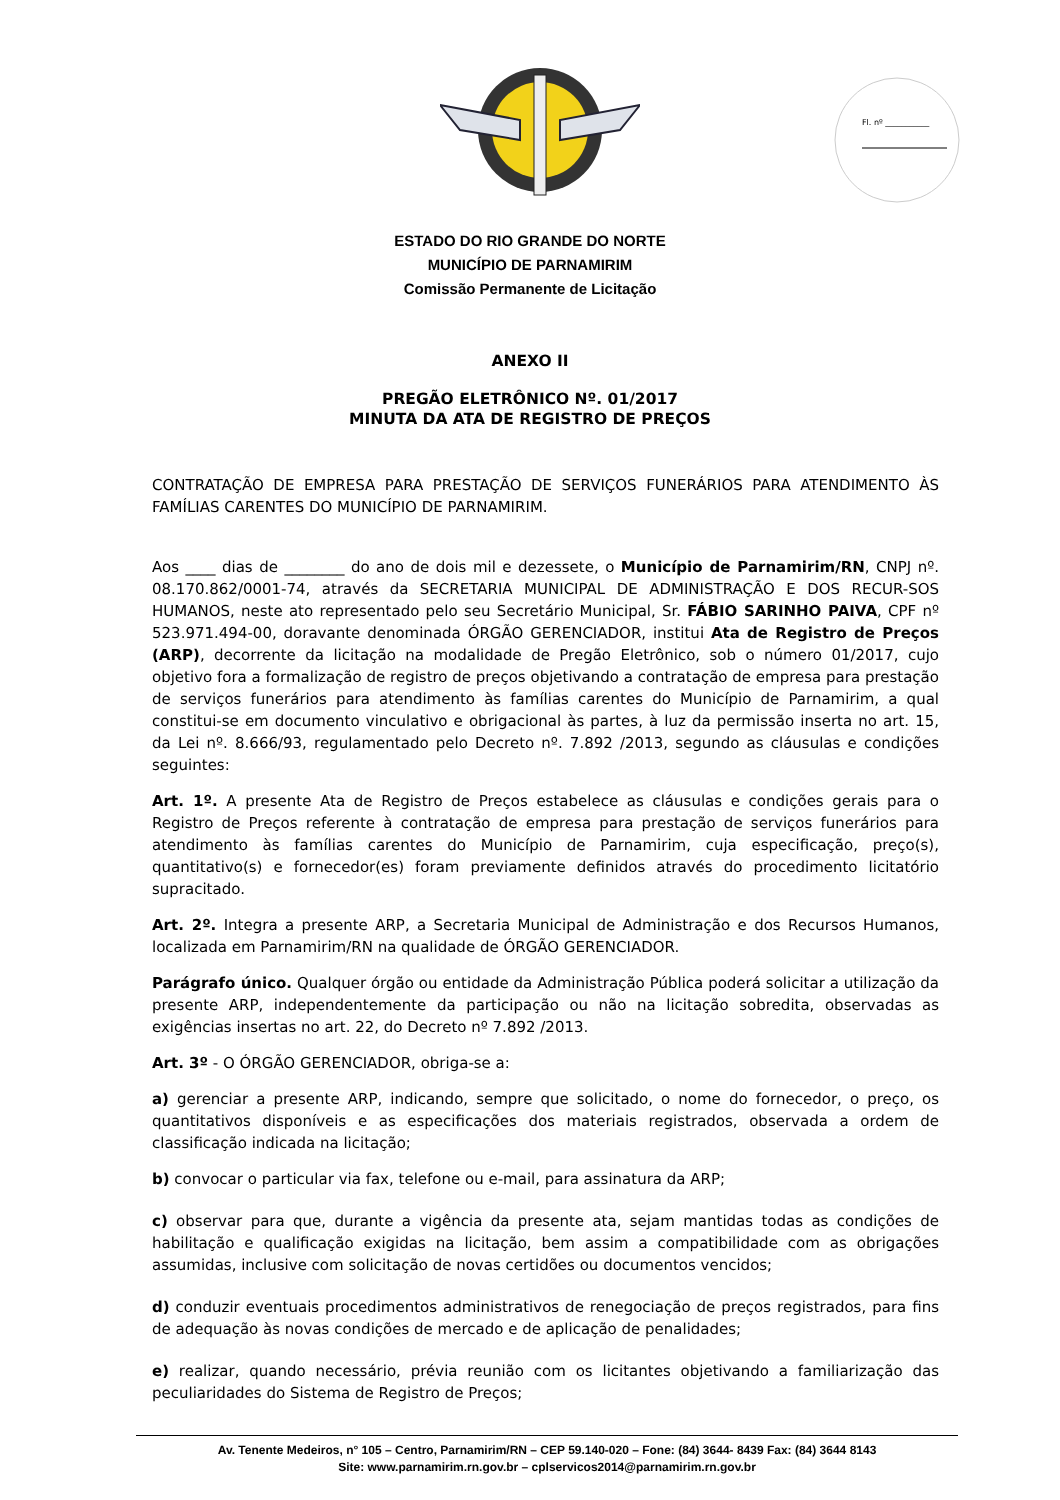Fl. nº ___________
ESTADO DO RIO GRANDE DO NORTE
MUNICÍPIO DE PARNAMIRIM
Comissão Permanente de Licitação
ANEXO II
PREGÃO ELETRÔNICO Nº. 01/2017
MINUTA DA ATA DE REGISTRO DE PREÇOS
CONTRATAÇÃO DE EMPRESA PARA PRESTAÇÃO DE SERVIÇOS FUNERÁRIOS PARA ATENDIMENTO ÀS FAMÍLIAS CARENTES DO MUNICÍPIO DE PARNAMIRIM.
Aos ____ dias de ________ do ano de dois mil e dezessete, o Município de Parnamirim/RN, CNPJ nº. 08.170.862/0001-74, através da SECRETARIA MUNICIPAL DE ADMINISTRAÇÃO E DOS RECUR-SOS HUMANOS, neste ato representado pelo seu Secretário Municipal, Sr. FÁBIO SARINHO PAIVA, CPF nº 523.971.494-00, doravante denominada ÓRGÃO GERENCIADOR, institui Ata de Registro de Preços (ARP), decorrente da licitação na modalidade de Pregão Eletrônico, sob o número 01/2017, cujo objetivo fora a formalização de registro de preços objetivando a contratação de empresa para prestação de serviços funerários para atendimento às famílias carentes do Município de Parnamirim, a qual constitui-se em documento vinculativo e obrigacional às partes, à luz da permissão inserta no art. 15, da Lei nº. 8.666/93, regulamentado pelo Decreto nº. 7.892 /2013, segundo as cláusulas e condições seguintes:
Art. 1º. A presente Ata de Registro de Preços estabelece as cláusulas e condições gerais para o Registro de Preços referente à contratação de empresa para prestação de serviços funerários para atendimento às famílias carentes do Município de Parnamirim, cuja especificação, preço(s), quantitativo(s) e fornecedor(es) foram previamente definidos através do procedimento licitatório supracitado.
Art. 2º. Integra a presente ARP, a Secretaria Municipal de Administração e dos Recursos Humanos, localizada em Parnamirim/RN na qualidade de ÓRGÃO GERENCIADOR.
Parágrafo único. Qualquer órgão ou entidade da Administração Pública poderá solicitar a utilização da presente ARP, independentemente da participação ou não na licitação sobredita, observadas as exigências insertas no art. 22, do Decreto nº 7.892 /2013.
Art. 3º - O ÓRGÃO GERENCIADOR, obriga-se a:
a) gerenciar a presente ARP, indicando, sempre que solicitado, o nome do fornecedor, o preço, os quantitativos disponíveis e as especificações dos materiais registrados, observada a ordem de classificação indicada na licitação;
b) convocar o particular via fax, telefone ou e-mail, para assinatura da ARP;
c) observar para que, durante a vigência da presente ata, sejam mantidas todas as condições de habilitação e qualificação exigidas na licitação, bem assim a compatibilidade com as obrigações assumidas, inclusive com solicitação de novas certidões ou documentos vencidos;
d) conduzir eventuais procedimentos administrativos de renegociação de preços registrados, para fins de adequação às novas condições de mercado e de aplicação de penalidades;
e) realizar, quando necessário, prévia reunião com os licitantes objetivando a familiarização das peculiaridades do Sistema de Registro de Preços;
Av. Tenente Medeiros, n° 105 – Centro, Parnamirim/RN – CEP 59.140-020 – Fone: (84) 3644- 8439 Fax: (84) 3644 8143
Site: www.parnamirim.rn.gov.br – cplservicos2014@parnamirim.rn.gov.br